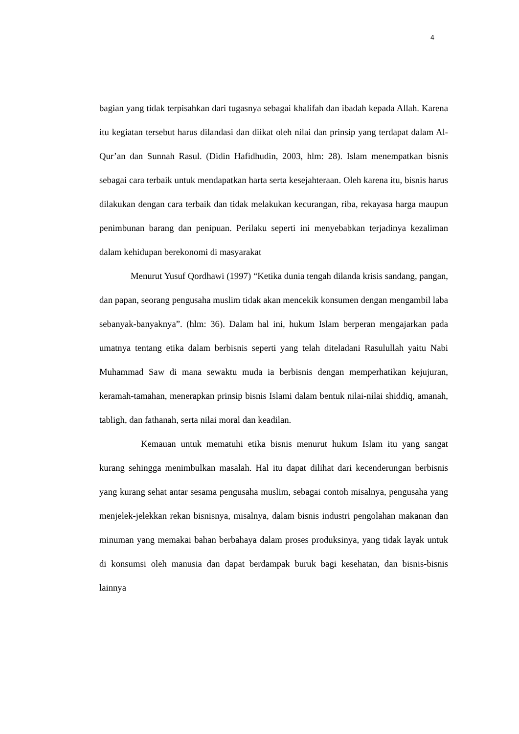4
bagian yang tidak terpisahkan dari tugasnya sebagai khalifah dan ibadah kepada Allah. Karena itu kegiatan tersebut harus dilandasi dan diikat oleh nilai dan prinsip yang terdapat dalam Al-Qur’an dan Sunnah Rasul. (Didin Hafidhudin, 2003, hlm: 28). Islam menempatkan bisnis sebagai cara terbaik untuk mendapatkan harta serta kesejahteraan. Oleh karena itu, bisnis harus dilakukan dengan cara terbaik dan tidak melakukan kecurangan, riba, rekayasa harga maupun penimbunan barang dan penipuan. Perilaku seperti ini menyebabkan terjadinya kezaliman dalam kehidupan berekonomi di masyarakat
Menurut Yusuf Qordhawi (1997) “Ketika dunia tengah dilanda krisis sandang, pangan, dan papan, seorang pengusaha muslim tidak akan mencekik konsumen dengan mengambil laba sebanyak-banyaknya”. (hlm: 36). Dalam hal ini, hukum Islam berperan mengajarkan pada umatnya tentang etika dalam berbisnis seperti yang telah diteladani Rasulullah yaitu Nabi Muhammad Saw di mana sewaktu muda ia berbisnis dengan memperhatikan kejujuran, keramah-tamahan, menerapkan prinsip bisnis Islami dalam bentuk nilai-nilai shiddiq, amanah, tabligh, dan fathanah, serta nilai moral dan keadilan.
Kemauan untuk mematuhi etika bisnis menurut hukum Islam itu yang sangat kurang sehingga menimbulkan masalah. Hal itu dapat dilihat dari kecenderungan berbisnis yang kurang sehat antar sesama pengusaha muslim, sebagai contoh misalnya, pengusaha yang menjelek-jelekkan rekan bisnisnya, misalnya, dalam bisnis industri pengolahan makanan dan minuman yang memakai bahan berbahaya dalam proses produksinya, yang tidak layak untuk di konsumsi oleh manusia dan dapat berdampak buruk bagi kesehatan, dan bisnis-bisnis lainnya